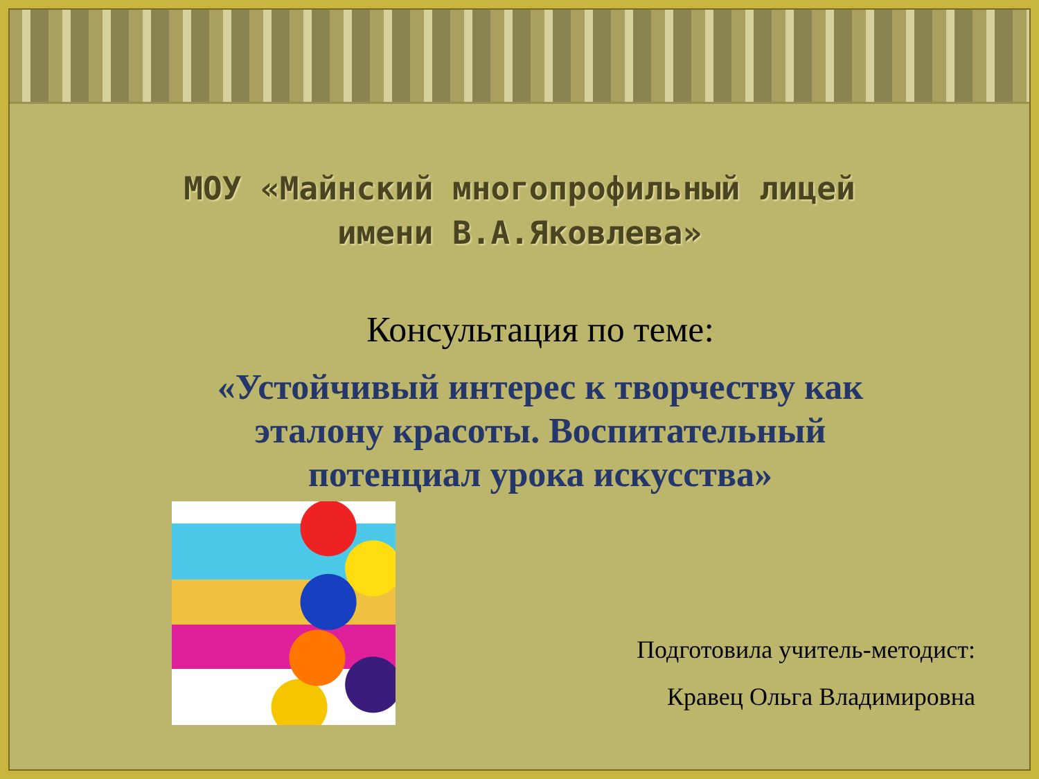МОУ «Майнский многопрофильный лицей
имени В.А.Яковлева»
Консультация по теме:
«Устойчивый интерес к творчеству как
эталону красоты. Воспитательный
потенциал урока искусства»
Подготовила учитель-методист:
Кравец Ольга Владимировна